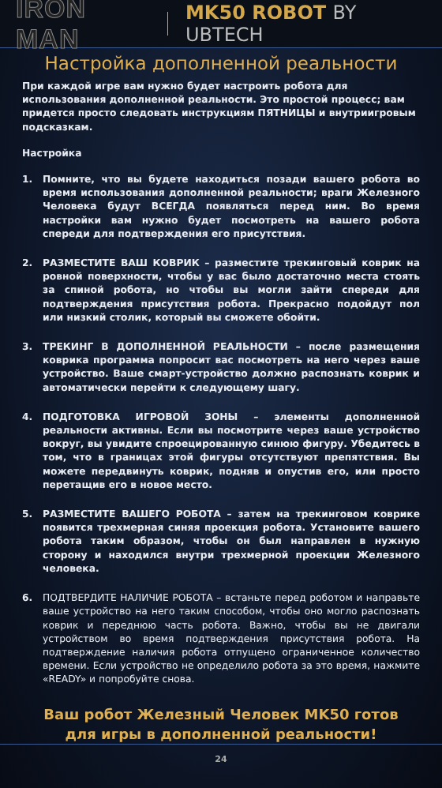IRON MAN
MK50 ROBOT BY UBTECH
Настройка дополненной реальности
При каждой игре вам нужно будет настроить робота для использования дополненной реальности. Это простой процесс; вам придется просто следовать инструкциям ПЯТНИЦЫ и внутриигровым подсказкам.
Настройка
1. Помните, что вы будете находиться позади вашего робота во время использования дополненной реальности; враги Железного Человека будут ВСЕГДА появляться перед ним. Во время настройки вам нужно будет посмотреть на вашего робота спереди для подтверждения его присутствия.
2. РАЗМЕСТИТЕ ВАШ КОВРИК – разместите трекинговый коврик на ровной поверхности, чтобы у вас было достаточно места стоять за спиной робота, но чтобы вы могли зайти спереди для подтверждения присутствия робота. Прекрасно подойдут пол или низкий столик, который вы сможете обойти.
3. ТРЕКИНГ В ДОПОЛНЕННОЙ РЕАЛЬНОСТИ – после размещения коврика программа попросит вас посмотреть на него через ваше устройство. Ваше смарт-устройство должно распознать коврик и автоматически перейти к следующему шагу.
4. ПОДГОТОВКА ИГРОВОЙ ЗОНЫ – элементы дополненной реальности активны. Если вы посмотрите через ваше устройство вокруг, вы увидите спроецированную синюю фигуру. Убедитесь в том, что в границах этой фигуры отсутствуют препятствия. Вы можете передвинуть коврик, подняв и опустив его, или просто перетащив его в новое место.
5. РАЗМЕСТИТЕ ВАШЕГО РОБОТА – затем на трекинговом коврике появится трехмерная синяя проекция робота. Установите вашего робота таким образом, чтобы он был направлен в нужную сторону и находился внутри трехмерной проекции Железного человека.
6. ПОДТВЕРДИТЕ НАЛИЧИЕ РОБОТА – встаньте перед роботом и направьте ваше устройство на него таким способом, чтобы оно могло распознать коврик и переднюю часть робота. Важно, чтобы вы не двигали устройством во время подтверждения присутствия робота. На подтверждение наличия робота отпущено ограниченное количество времени. Если устройство не определило робота за это время, нажмите «READY» и попробуйте снова.
Ваш робот Железный Человек MK50 готов
для игры в дополненной реальности!
24